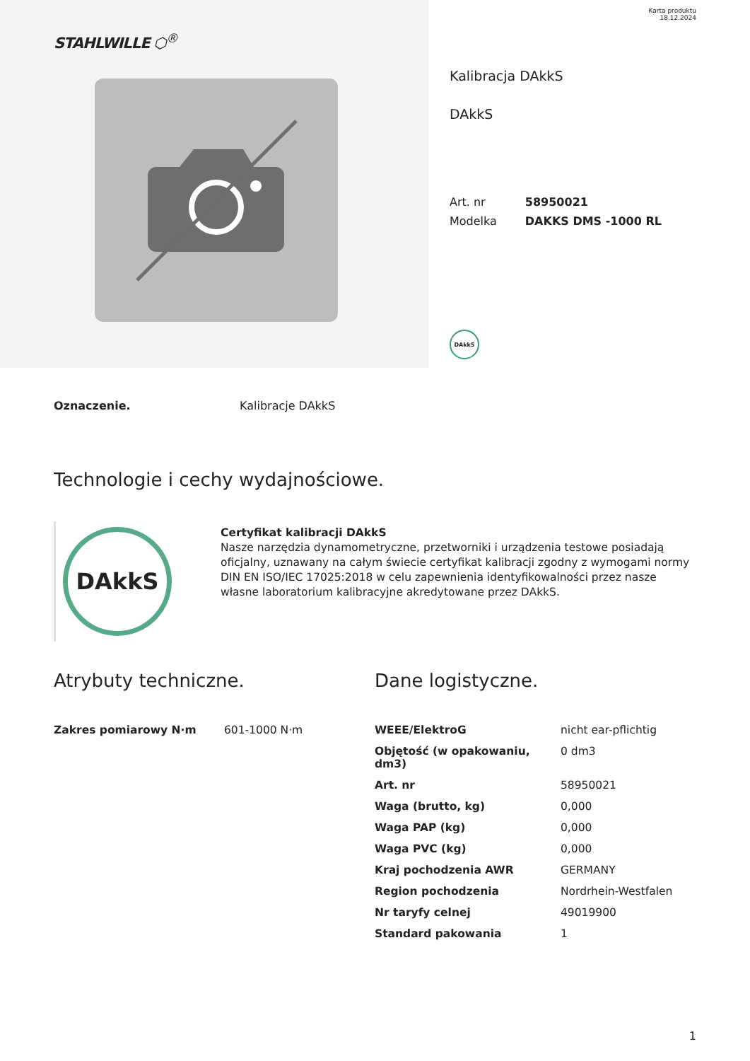STAHLWILLE ⬡<sup>®</sup>
Karta produktu
18.12.2024
Kalibracja DAkkS
DAkkS
| Art. nr | 58950021 |
| Modelka | DAKKS DMS -1000 RL |
DAkkS
Oznaczenie. Kalibracje DAkkS
Technologie i cechy wydajnościowe.
DAkkS
Certyfikat kalibracji DAkkS
Nasze narzędzia dynamometryczne, przetworniki i urządzenia testowe posiadają oficjalny, uznawany na całym świecie certyfikat kalibracji zgodny z wymogami normy DIN EN ISO/IEC 17025:2018 w celu zapewnienia identyfikowalności przez nasze własne laboratorium kalibracyjne akredytowane przez DAkkS.
Atrybuty techniczne.
| Zakres pomiarowy N·m | 601-1000 N·m |
Dane logistyczne.
| WEEE/ElektroG | nicht ear-pflichtig |
| Objętość (w opakowaniu, dm3) | 0 dm3 |
| Art. nr | 58950021 |
| Waga (brutto, kg) | 0,000 |
| Waga PAP (kg) | 0,000 |
| Waga PVC (kg) | 0,000 |
| Kraj pochodzenia AWR | GERMANY |
| Region pochodzenia | Nordrhein-Westfalen |
| Nr taryfy celnej | 49019900 |
| Standard pakowania | 1 |
1